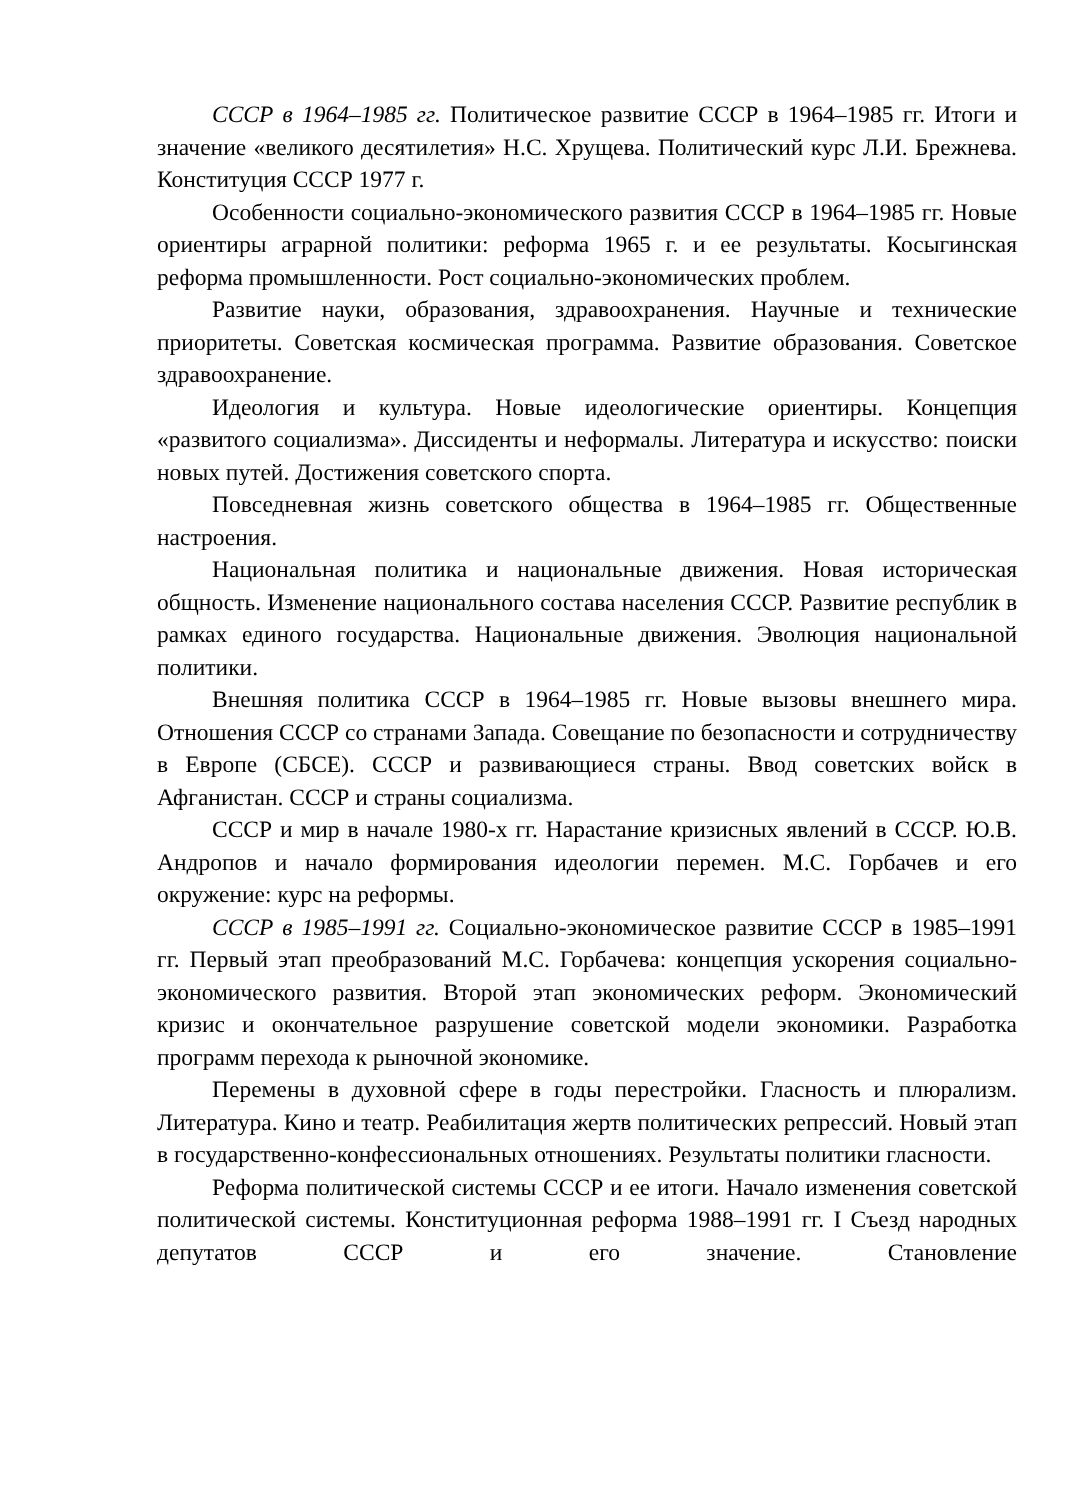СССР в 1964–1985 гг. Политическое развитие СССР в 1964–1985 гг. Итоги и значение «великого десятилетия» Н.С. Хрущева. Политический курс Л.И. Брежнева. Конституция СССР 1977 г.
Особенности социально-экономического развития СССР в 1964–1985 гг. Новые ориентиры аграрной политики: реформа 1965 г. и ее результаты. Косыгинская реформа промышленности. Рост социально-экономических проблем.
Развитие науки, образования, здравоохранения. Научные и технические приоритеты. Советская космическая программа. Развитие образования. Советское здравоохранение.
Идеология и культура. Новые идеологические ориентиры. Концепция «развитого социализма». Диссиденты и неформалы. Литература и искусство: поиски новых путей. Достижения советского спорта.
Повседневная жизнь советского общества в 1964–1985 гг. Общественные настроения.
Национальная политика и национальные движения. Новая историческая общность. Изменение национального состава населения СССР. Развитие республик в рамках единого государства. Национальные движения. Эволюция национальной политики.
Внешняя политика СССР в 1964–1985 гг. Новые вызовы внешнего мира. Отношения СССР со странами Запада. Совещание по безопасности и сотрудничеству в Европе (СБСЕ). СССР и развивающиеся страны. Ввод советских войск в Афганистан. СССР и страны социализма.
СССР и мир в начале 1980-х гг. Нарастание кризисных явлений в СССР. Ю.В. Андропов и начало формирования идеологии перемен. М.С. Горбачев и его окружение: курс на реформы.
СССР в 1985–1991 гг. Социально-экономическое развитие СССР в 1985–1991 гг. Первый этап преобразований М.С. Горбачева: концепция ускорения социально-экономического развития. Второй этап экономических реформ. Экономический кризис и окончательное разрушение советской модели экономики. Разработка программ перехода к рыночной экономике.
Перемены в духовной сфере в годы перестройки. Гласность и плюрализм. Литература. Кино и театр. Реабилитация жертв политических репрессий. Новый этап в государственно-конфессиональных отношениях. Результаты политики гласности.
Реформа политической системы СССР и ее итоги. Начало изменения советской политической системы. Конституционная реформа 1988–1991 гг. I Съезд народных депутатов СССР и его значение. Становление